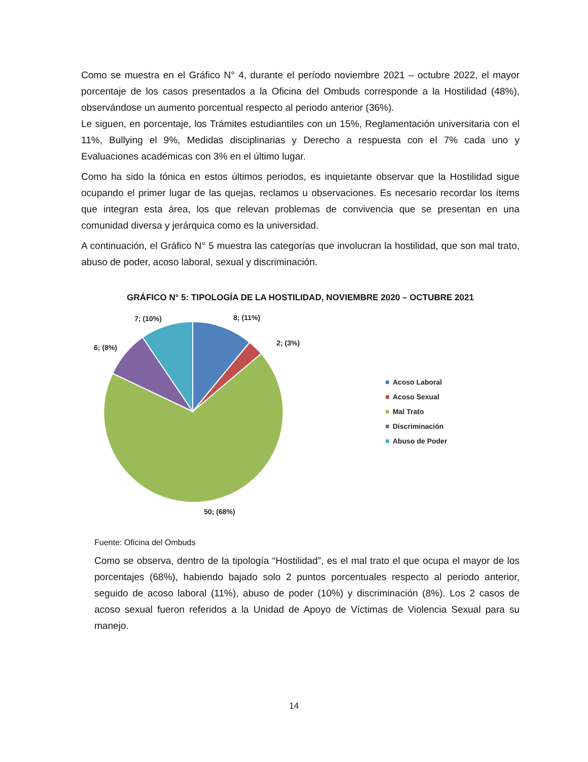Como se muestra en el Gráfico N° 4, durante el período noviembre 2021 – octubre 2022, el mayor porcentaje de los casos presentados a la Oficina del Ombuds corresponde a la Hostilidad (48%), observándose un aumento porcentual respecto al periodo anterior (36%).
Le siguen, en porcentaje, los Trámites estudiantiles con un 15%, Reglamentación universitaria con el 11%, Bullying el 9%, Medidas disciplinarias y Derecho a respuesta con el 7% cada uno y Evaluaciones académicas con 3% en el último lugar.
Como ha sido la tónica en estos últimos periodos, es inquietante observar que la Hostilidad sigue ocupando el primer lugar de las quejas, reclamos u observaciones. Es necesario recordar los ítems que integran esta área, los que relevan problemas de convivencia que se presentan en una comunidad diversa y jerárquica como es la universidad.
A continuación, el Gráfico N° 5 muestra las categorías que involucran la hostilidad, que son mal trato, abuso de poder, acoso laboral, sexual y discriminación.
GRÁFICO N° 5: TIPOLOGÍA DE LA HOSTILIDAD, NOVIEMBRE 2020 – OCTUBRE 2021
8; (11%)
2; (3%)
7; (10%)
6; (8%)
50; (68%)
Acoso Laboral
Acoso Sexual
Mal Trato
Discriminación
Abuso de Poder
Fuente: Oficina del Ombuds
Como se observa, dentro de la tipología “Hostilidad”, es el mal trato el que ocupa el mayor de los porcentajes (68%), habiendo bajado solo 2 puntos porcentuales respecto al periodo anterior, seguido de acoso laboral (11%), abuso de poder (10%) y discriminación (8%). Los 2 casos de acoso sexual fueron referidos a la Unidad de Apoyo de Víctimas de Violencia Sexual para su manejo.
14